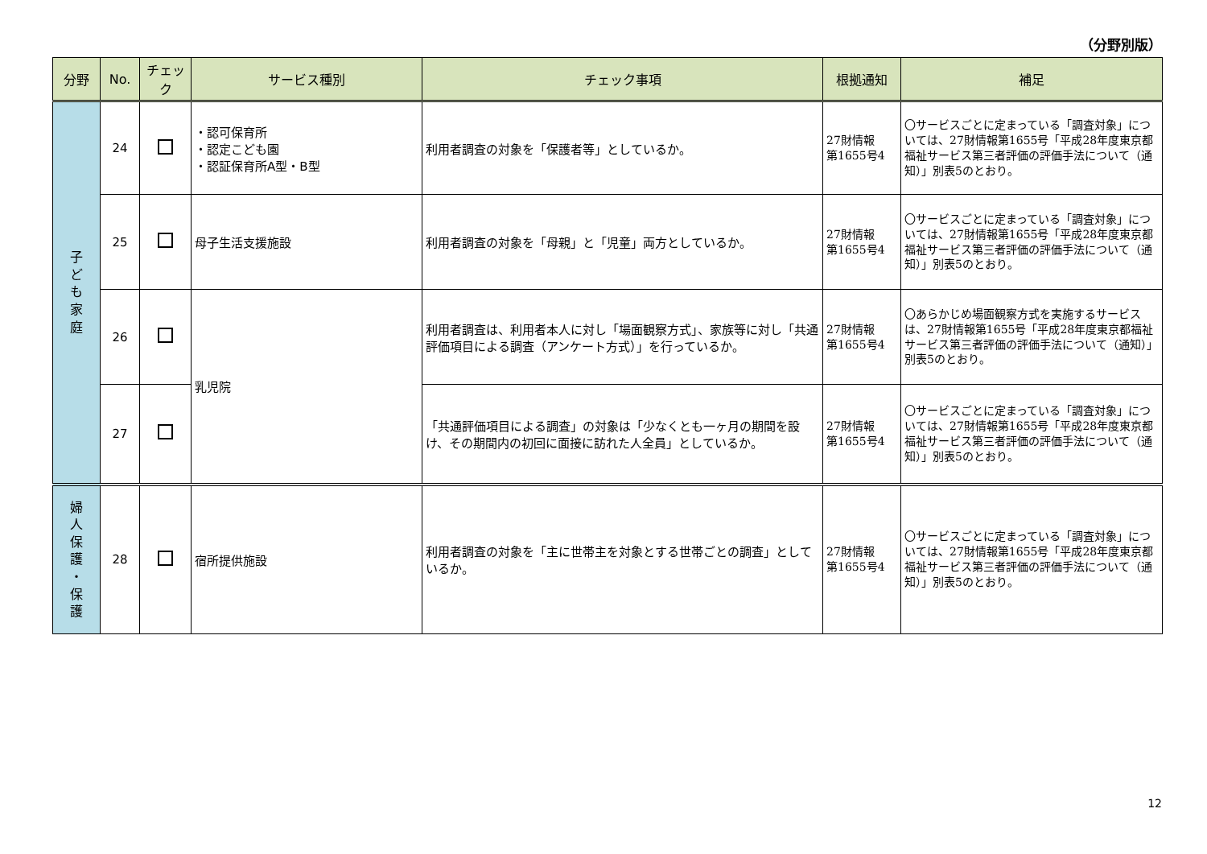（分野別版）
| 分野 | No. | チェック | サービス種別 | チェック事項 | 根拠通知 | 補足 |
| --- | --- | --- | --- | --- | --- | --- |
| 子 ど も 家 庭 | 24 | | ・認可保育所 ・認定こども園 ・認証保育所A型・B型 | 利用者調査の対象を「保護者等」としているか。 | 27財情報 第1655号4 | 〇サービスごとに定まっている「調査対象」については、27財情報第1655号「平成28年度東京都福祉サービス第三者評価の評価手法について（通知）」別表5のとおり。 |
| | 25 | | 母子生活支援施設 | 利用者調査の対象を「母親」と「児童」両方としているか。 | 27財情報 第1655号4 | 〇サービスごとに定まっている「調査対象」については、27財情報第1655号「平成28年度東京都福祉サービス第三者評価の評価手法について（通知）」別表5のとおり。 |
| | 26 | | 乳児院 | 利用者調査は、利用者本人に対し「場面観察方式」、家族等に対し「共通評価項目による調査（アンケート方式）」を行っているか。 | 27財情報 第1655号4 | 〇あらかじめ場面観察方式を実施するサービスは、27財情報第1655号「平成28年度東京都福祉サービス第三者評価の評価手法について（通知）」別表5のとおり。 |
| | 27 | | | 「共通評価項目による調査」の対象は「少なくとも一ヶ月の期間を設け、その期間内の初回に面接に訪れた人全員」としているか。 | 27財情報 第1655号4 | 〇サービスごとに定まっている「調査対象」については、27財情報第1655号「平成28年度東京都福祉サービス第三者評価の評価手法について（通知）」別表5のとおり。 |
| 婦 人 保 護 ・ 保 護 | 28 | | 宿所提供施設 | 利用者調査の対象を「主に世帯主を対象とする世帯ごとの調査」としているか。 | 27財情報 第1655号4 | 〇サービスごとに定まっている「調査対象」については、27財情報第1655号「平成28年度東京都福祉サービス第三者評価の評価手法について（通知）」別表5のとおり。 |
12